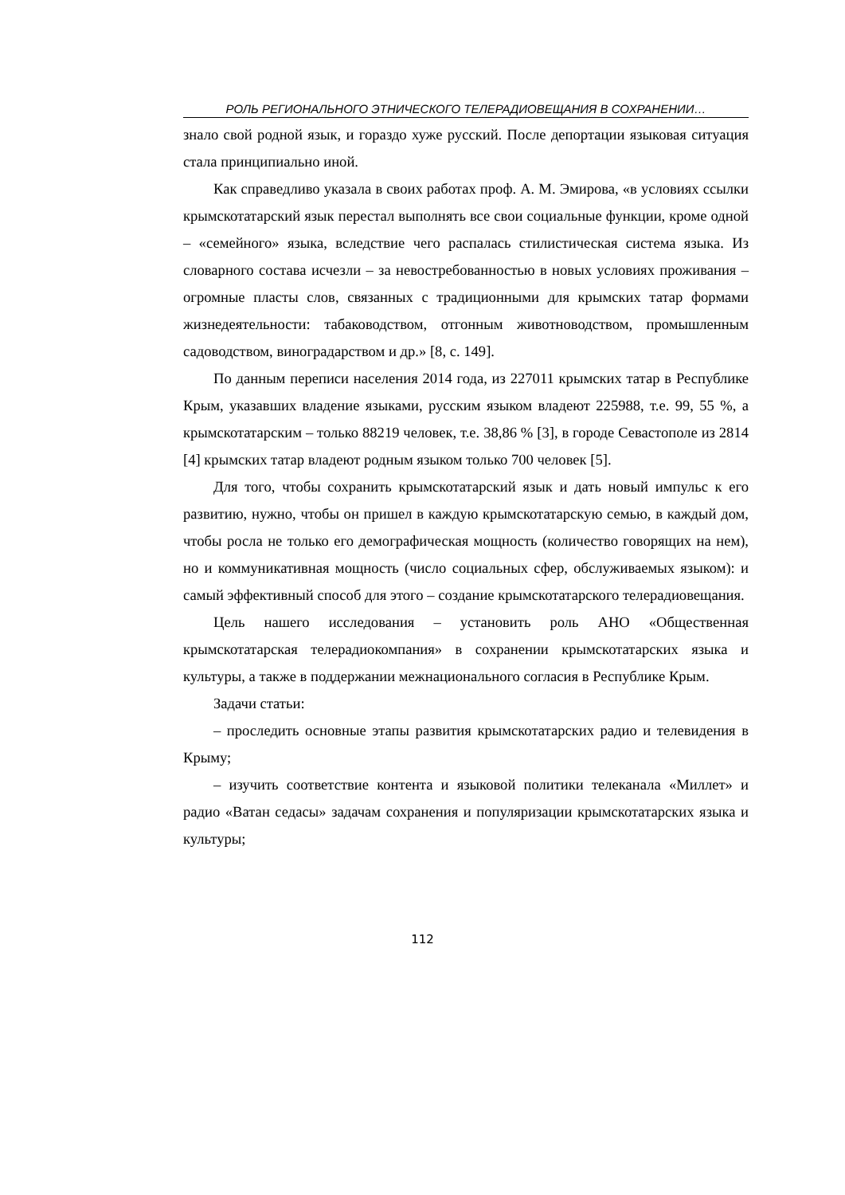РОЛЬ РЕГИОНАЛЬНОГО ЭТНИЧЕСКОГО ТЕЛЕРАДИОВЕЩАНИЯ В СОХРАНЕНИИ…
знало свой родной язык, и гораздо хуже русский. После депортации языковая ситуация стала принципиально иной.
Как справедливо указала в своих работах проф. А. М. Эмирова, «в условиях ссылки крымскотатарский язык перестал выполнять все свои социальные функции, кроме одной – «семейного» языка, вследствие чего распалась стилистическая система языка. Из словарного состава исчезли – за невостребованностью в новых условиях проживания – огромные пласты слов, связанных с традиционными для крымских татар формами жизнедеятельности: табаководством, отгонным животноводством, промышленным садоводством, виноградарством и др.» [8, с. 149].
По данным переписи населения 2014 года, из 227011 крымских татар в Республике Крым, указавших владение языками, русским языком владеют 225988, т.е. 99, 55 %, а крымскотатарским – только 88219 человек, т.е. 38,86 % [3], в городе Севастополе из 2814 [4] крымских татар владеют родным языком только 700 человек [5].
Для того, чтобы сохранить крымскотатарский язык и дать новый импульс к его развитию, нужно, чтобы он пришел в каждую крымскотатарскую семью, в каждый дом, чтобы росла не только его демографическая мощность (количество говорящих на нем), но и коммуникативная мощность (число социальных сфер, обслуживаемых языком): и самый эффективный способ для этого – создание крымскотатарского телерадиовещания.
Цель нашего исследования – установить роль АНО «Общественная крымскотатарская телерадиокомпания» в сохранении крымскотатарских языка и культуры, а также в поддержании межнационального согласия в Республике Крым.
Задачи статьи:
– проследить основные этапы развития крымскотатарских радио и телевидения в Крыму;
– изучить соответствие контента и языковой политики телеканала «Миллет» и радио «Ватан седасы» задачам сохранения и популяризации крымскотатарских языка и культуры;
112